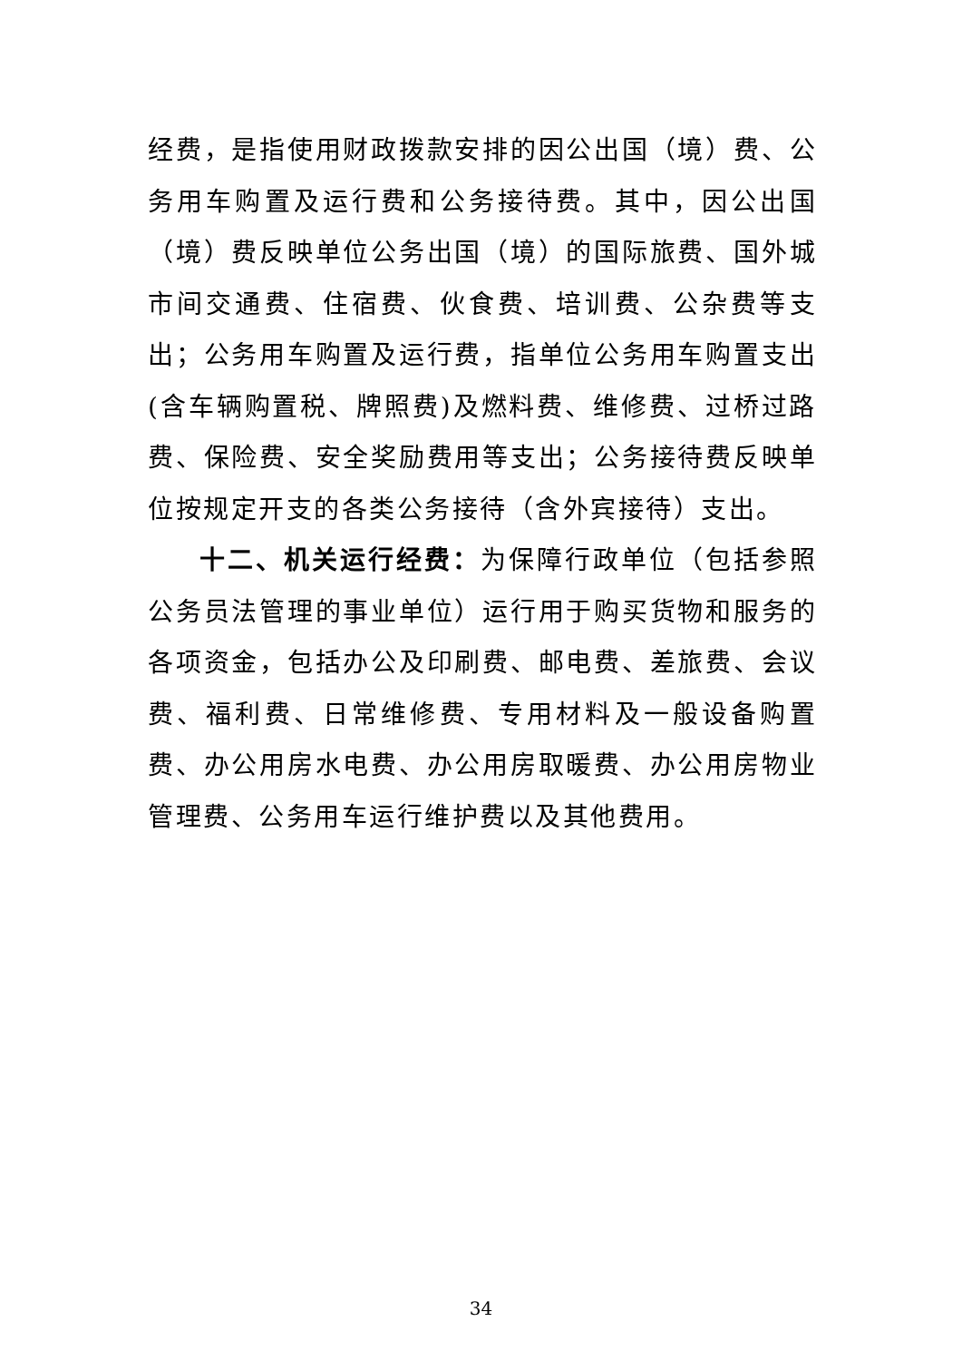经费，是指使用财政拨款安排的因公出国（境）费、公务用车购置及运行费和公务接待费。其中，因公出国（境）费反映单位公务出国（境）的国际旅费、国外城市间交通费、住宿费、伙食费、培训费、公杂费等支出；公务用车购置及运行费，指单位公务用车购置支出(含车辆购置税、牌照费)及燃料费、维修费、过桥过路费、保险费、安全奖励费用等支出；公务接待费反映单位按规定开支的各类公务接待（含外宾接待）支出。
十二、机关运行经费：为保障行政单位（包括参照公务员法管理的事业单位）运行用于购买货物和服务的各项资金，包括办公及印刷费、邮电费、差旅费、会议费、福利费、日常维修费、专用材料及一般设备购置费、办公用房水电费、办公用房取暖费、办公用房物业管理费、公务用车运行维护费以及其他费用。
34